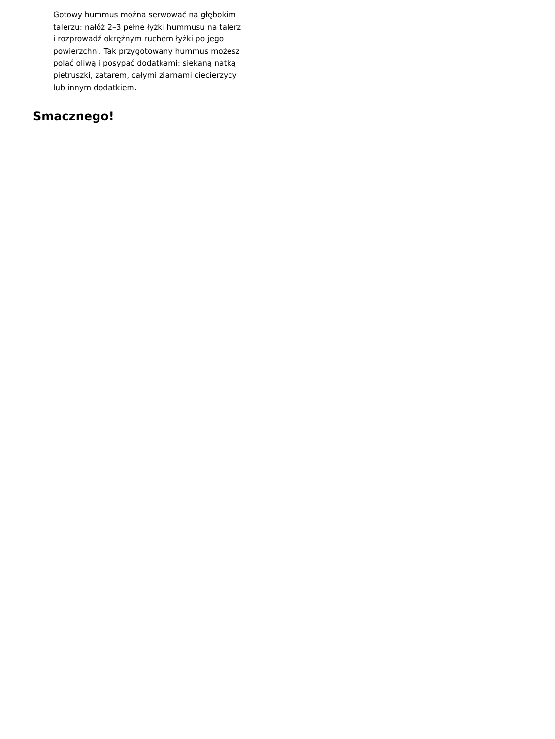Gotowy hummus można serwować na głębokim talerzu: nałóż 2–3 pełne łyżki hummusu na talerz i rozprowadź okrężnym ruchem łyżki po jego powierzchni. Tak przygotowany hummus możesz polać oliwą i posypać dodatkami: siekaną natką pietruszki, zatarem, całymi ziarnami ciecierzycy lub innym dodatkiem.
Smacznego!